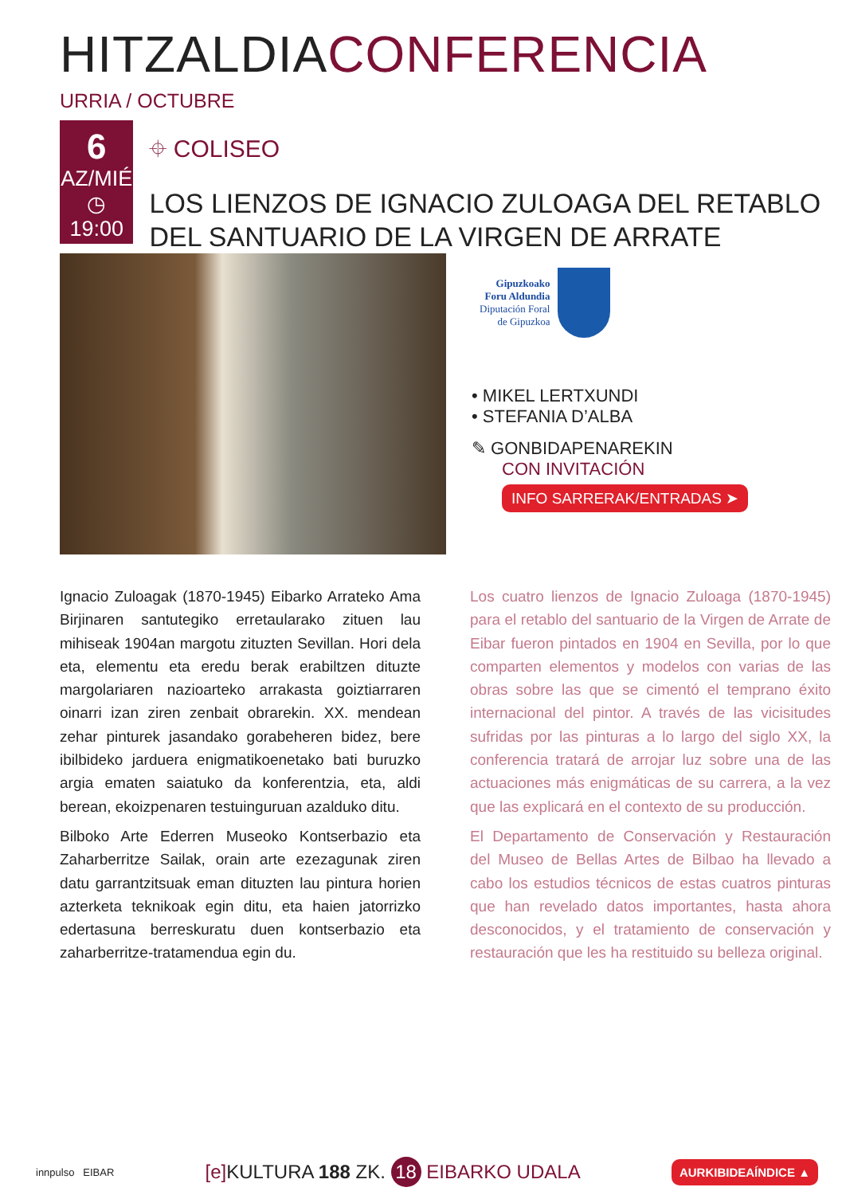HITZALDIACONFERENCIA
URRIA / OCTUBRE
6
AZ/MIÉ
◷ 19:00
⌖ COLISEO
LOS LIENZOS DE IGNACIO ZULOAGA DEL RETABLO DEL SANTUARIO DE LA VIRGEN DE ARRATE
Gipuzkoako
Foru Aldundia
Diputación Foral
de Gipuzkoa
• MIKEL LERTXUNDI
• STEFANIA D’ALBA
✎ GONBIDAPENAREKIN
CON INVITACIÓN
INFO SARRERAK/ENTRADAS ➤
Ignacio Zuloagak (1870-1945) Eibarko Arrateko Ama Birjinaren santutegiko erretaularako zituen lau mihiseak 1904an margotu zituzten Sevillan. Hori dela eta, elementu eta eredu berak erabiltzen dituzte margolariaren nazioarteko arrakasta goiztiarraren oinarri izan ziren zenbait obrarekin. XX. mendean zehar pinturek jasandako gorabeheren bidez, bere ibilbideko jarduera enigmatikoenetako bati buruzko argia ematen saiatuko da konferentzia, eta, aldi berean, ekoizpenaren testuinguruan azalduko ditu.
Bilboko Arte Ederren Museoko Kontserbazio eta Zaharberritze Sailak, orain arte ezezagunak ziren datu garrantzitsuak eman dituzten lau pintura horien azterketa teknikoak egin ditu, eta haien jatorrizko edertasuna berreskuratu duen kontserbazio eta zaharberritze-tratamendua egin du.
Los cuatro lienzos de Ignacio Zuloaga (1870-1945) para el retablo del santuario de la Virgen de Arrate de Eibar fueron pintados en 1904 en Sevilla, por lo que comparten elementos y modelos con varias de las obras sobre las que se cimentó el temprano éxito internacional del pintor. A través de las vicisitudes sufridas por las pinturas a lo largo del siglo XX, la conferencia tratará de arrojar luz sobre una de las actuaciones más enigmáticas de su carrera, a la vez que las explicará en el contexto de su producción.
El Departamento de Conservación y Restauración del Museo de Bellas Artes de Bilbao ha llevado a cabo los estudios técnicos de estas cuatros pinturas que han revelado datos importantes, hasta ahora desconocidos, y el tratamiento de conservación y restauración que les ha restituido su belleza original.
innpulso EIBAR [e] KULTURA 188 ZK. 18 EIBARKO UDALA AURKIBIDEAÍNDICE ▲